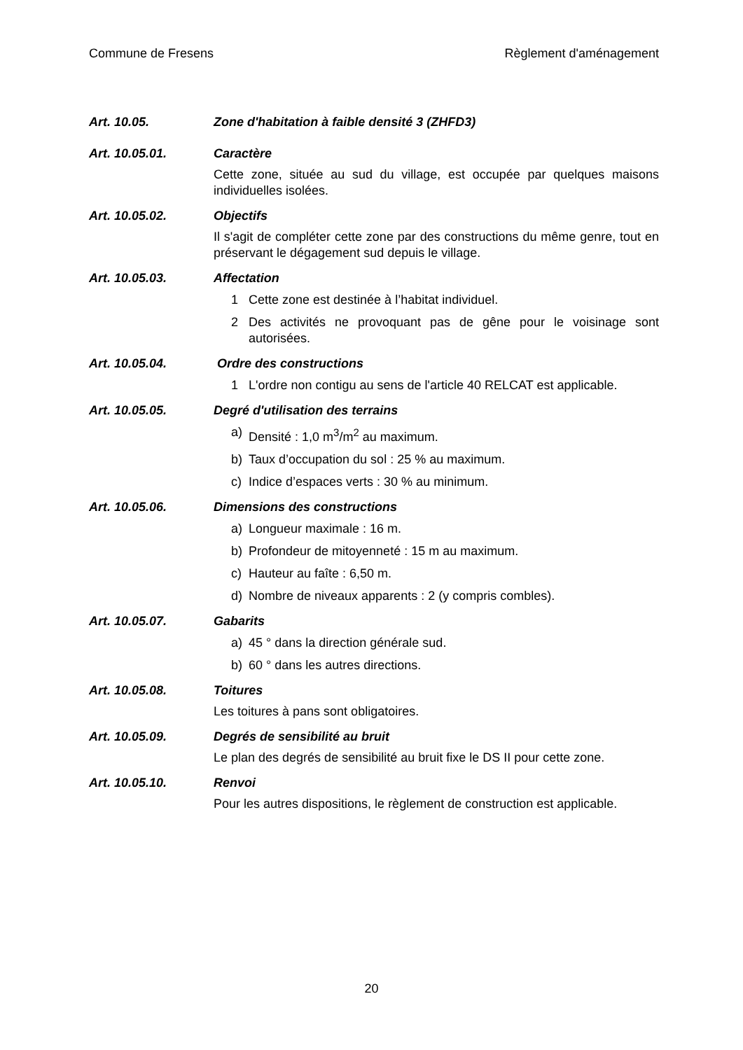Commune de Fresens Règlement d'aménagement
Art. 10.05. Zone d'habitation à faible densité 3 (ZHFD3)
Art. 10.05.01. Caractère
Cette zone, située au sud du village, est occupée par quelques maisons individuelles isolées.
Art. 10.05.02. Objectifs
Il s'agit de compléter cette zone par des constructions du même genre, tout en préservant le dégagement sud depuis le village.
Art. 10.05.03. Affectation
1 Cette zone est destinée à l’habitat individuel.
2 Des activités ne provoquant pas de gêne pour le voisinage sont autorisées.
Art. 10.05.04. Ordre des constructions
1 L'ordre non contigu au sens de l'article 40 RELCAT est applicable.
Art. 10.05.05. Degré d'utilisation des terrains
a) Densité : 1,0 m<sup>3</sup>/m<sup>2</sup> au maximum.
b) Taux d’occupation du sol : 25 % au maximum.
c) Indice d’espaces verts : 30 % au minimum.
Art. 10.05.06. Dimensions des constructions
a) Longueur maximale : 16 m.
b) Profondeur de mitoyenneté : 15 m au maximum.
c) Hauteur au faîte : 6,50 m.
d) Nombre de niveaux apparents : 2 (y compris combles).
Art. 10.05.07. Gabarits
a) 45 ° dans la direction générale sud.
b) 60 ° dans les autres directions.
Art. 10.05.08. Toitures
Les toitures à pans sont obligatoires.
Art. 10.05.09. Degrés de sensibilité au bruit
Le plan des degrés de sensibilité au bruit fixe le DS II pour cette zone.
Art. 10.05.10. Renvoi
Pour les autres dispositions, le règlement de construction est applicable.
20